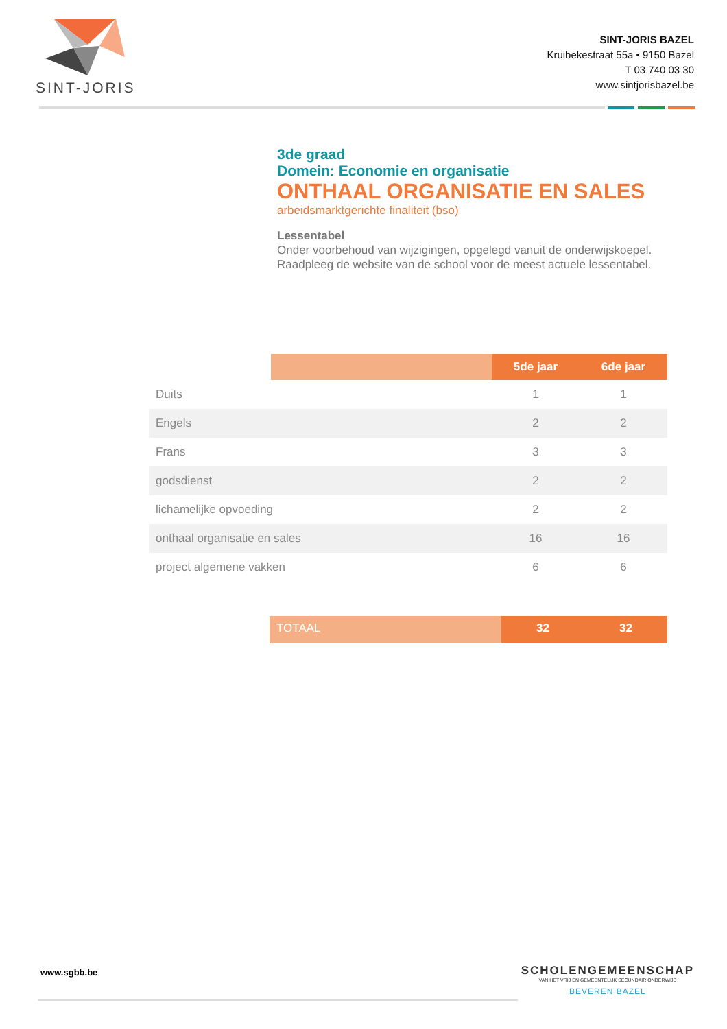SINT-JORIS
SINT-JORIS BAZEL
Kruibekestraat 55a • 9150 Bazel
T 03 740 03 30
www.sintjorisbazel.be
3de graad
Domein: Economie en organisatie
ONTHAAL ORGANISATIE EN SALES
arbeidsmarktgerichte finaliteit (bso)
Lessentabel
Onder voorbehoud van wijzigingen, opgelegd vanuit de onderwijskoepel.
Raadpleeg de website van de school voor de meest actuele lessentabel.
| | | 5de jaar | 6de jaar |
| Duits | | 1 | 1 |
| Engels | | 2 | 2 |
| Frans | | 3 | 3 |
| godsdienst | | 2 | 2 |
| lichamelijke opvoeding | | 2 | 2 |
| onthaal organisatie en sales | | 16 | 16 |
| project algemene vakken | | 6 | 6 |
TOTAAL 32 32
www.sgbb.be
SCHOLENGEMEENSCHAP
VAN HET VRIJ EN GEMEENTELIJK SECUNDAIR ONDERWIJS
BEVEREN BAZEL